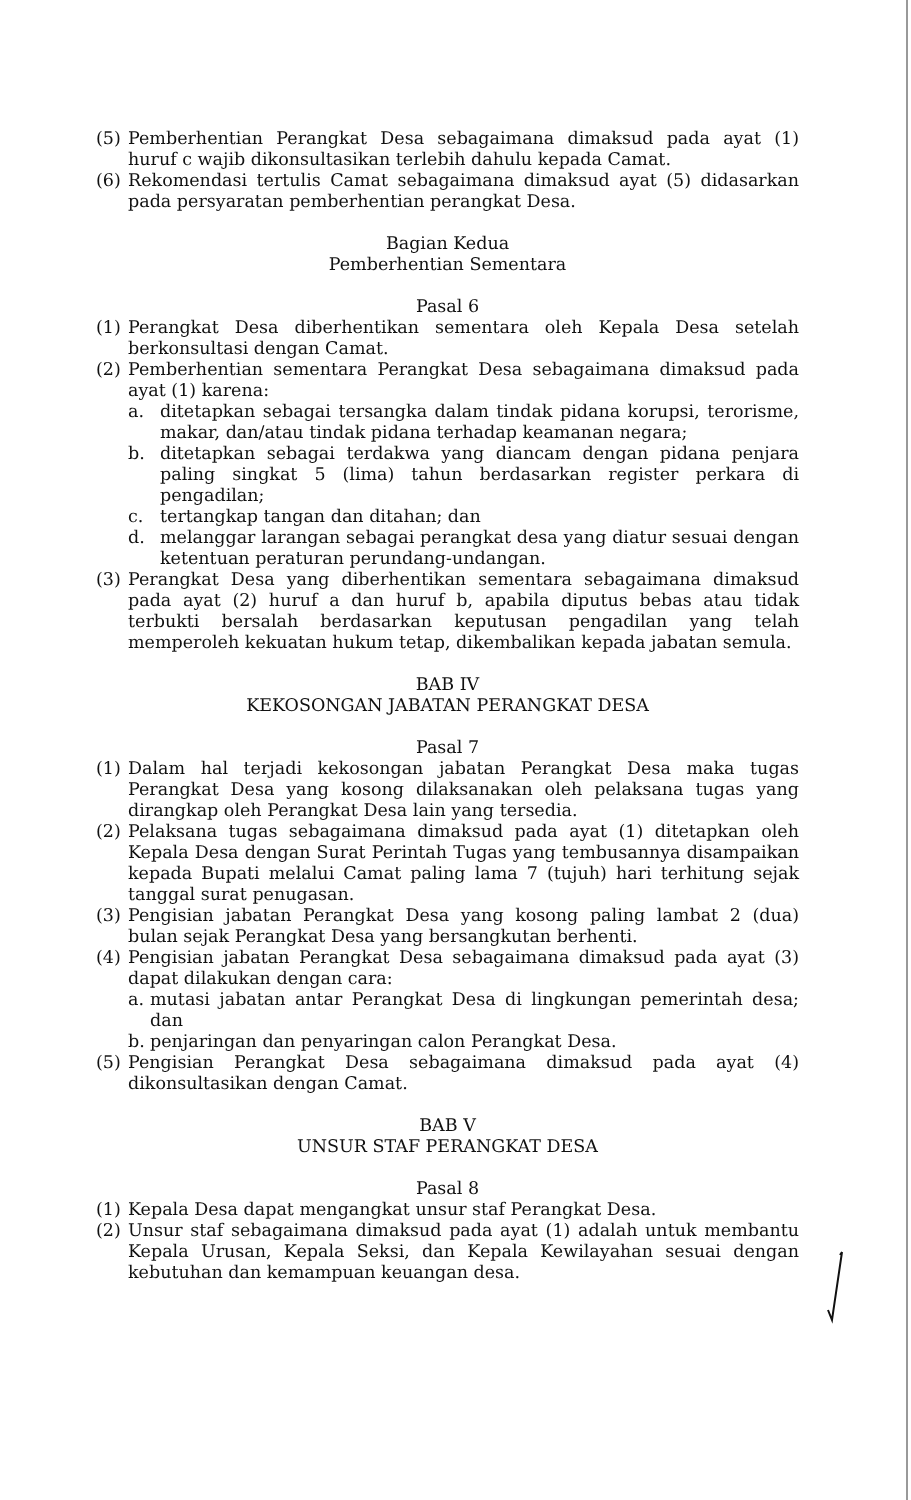(5) Pemberhentian Perangkat Desa sebagaimana dimaksud pada ayat (1) huruf c wajib dikonsultasikan terlebih dahulu kepada Camat.
(6) Rekomendasi tertulis Camat sebagaimana dimaksud ayat (5) didasarkan pada persyaratan pemberhentian perangkat Desa.
Bagian Kedua
Pemberhentian Sementara
Pasal 6
(1) Perangkat Desa diberhentikan sementara oleh Kepala Desa setelah berkonsultasi dengan Camat.
(2) Pemberhentian sementara Perangkat Desa sebagaimana dimaksud pada ayat (1) karena:
a. ditetapkan sebagai tersangka dalam tindak pidana korupsi, terorisme, makar, dan/atau tindak pidana terhadap keamanan negara;
b. ditetapkan sebagai terdakwa yang diancam dengan pidana penjara paling singkat 5 (lima) tahun berdasarkan register perkara di pengadilan;
c. tertangkap tangan dan ditahan; dan
d. melanggar larangan sebagai perangkat desa yang diatur sesuai dengan ketentuan peraturan perundang-undangan.
(3) Perangkat Desa yang diberhentikan sementara sebagaimana dimaksud pada ayat (2) huruf a dan huruf b, apabila diputus bebas atau tidak terbukti bersalah berdasarkan keputusan pengadilan yang telah memperoleh kekuatan hukum tetap, dikembalikan kepada jabatan semula.
BAB IV
KEKOSONGAN JABATAN PERANGKAT DESA
Pasal 7
(1) Dalam hal terjadi kekosongan jabatan Perangkat Desa maka tugas Perangkat Desa yang kosong dilaksanakan oleh pelaksana tugas yang dirangkap oleh Perangkat Desa lain yang tersedia.
(2) Pelaksana tugas sebagaimana dimaksud pada ayat (1) ditetapkan oleh Kepala Desa dengan Surat Perintah Tugas yang tembusannya disampaikan kepada Bupati melalui Camat paling lama 7 (tujuh) hari terhitung sejak tanggal surat penugasan.
(3) Pengisian jabatan Perangkat Desa yang kosong paling lambat 2 (dua) bulan sejak Perangkat Desa yang bersangkutan berhenti.
(4) Pengisian jabatan Perangkat Desa sebagaimana dimaksud pada ayat (3) dapat dilakukan dengan cara:
a. mutasi jabatan antar Perangkat Desa di lingkungan pemerintah desa; dan
b. penjaringan dan penyaringan calon Perangkat Desa.
(5) Pengisian Perangkat Desa sebagaimana dimaksud pada ayat (4) dikonsultasikan dengan Camat.
BAB V
UNSUR STAF PERANGKAT DESA
Pasal 8
(1) Kepala Desa dapat mengangkat unsur staf Perangkat Desa.
(2) Unsur staf sebagaimana dimaksud pada ayat (1) adalah untuk membantu Kepala Urusan, Kepala Seksi, dan Kepala Kewilayahan sesuai dengan kebutuhan dan kemampuan keuangan desa.